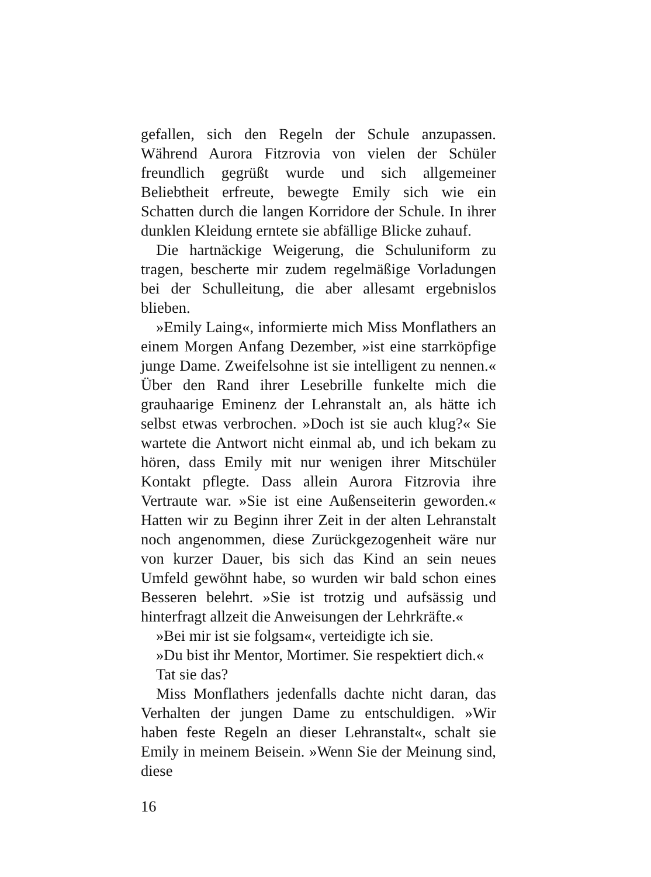gefallen, sich den Regeln der Schule anzupassen. Während Aurora Fitzrovia von vielen der Schüler freundlich gegrüßt wurde und sich allgemeiner Beliebtheit erfreute, bewegte Emily sich wie ein Schatten durch die langen Korridore der Schule. In ihrer dunklen Kleidung erntete sie abfällige Blicke zuhauf.
Die hartnäckige Weigerung, die Schuluniform zu tragen, bescherte mir zudem regelmäßige Vorladungen bei der Schulleitung, die aber allesamt ergebnislos blieben.
»Emily Laing«, informierte mich Miss Monflathers an einem Morgen Anfang Dezember, »ist eine starrköpfige junge Dame. Zweifelsohne ist sie intelligent zu nennen.« Über den Rand ihrer Lesebrille funkelte mich die grauhaarige Eminenz der Lehranstalt an, als hätte ich selbst etwas verbrochen. »Doch ist sie auch klug?« Sie wartete die Antwort nicht einmal ab, und ich bekam zu hören, dass Emily mit nur wenigen ihrer Mitschüler Kontakt pflegte. Dass allein Aurora Fitzrovia ihre Vertraute war. »Sie ist eine Außenseiterin geworden.« Hatten wir zu Beginn ihrer Zeit in der alten Lehranstalt noch angenommen, diese Zurückgezogenheit wäre nur von kurzer Dauer, bis sich das Kind an sein neues Umfeld gewöhnt habe, so wurden wir bald schon eines Besseren belehrt. »Sie ist trotzig und aufsässig und hinterfragt allzeit die Anweisungen der Lehrkräfte.«
»Bei mir ist sie folgsam«, verteidigte ich sie.
»Du bist ihr Mentor, Mortimer. Sie respektiert dich.«
Tat sie das?
Miss Monflathers jedenfalls dachte nicht daran, das Verhalten der jungen Dame zu entschuldigen. »Wir haben feste Regeln an dieser Lehranstalt«, schalt sie Emily in meinem Beisein. »Wenn Sie der Meinung sind, diese
16